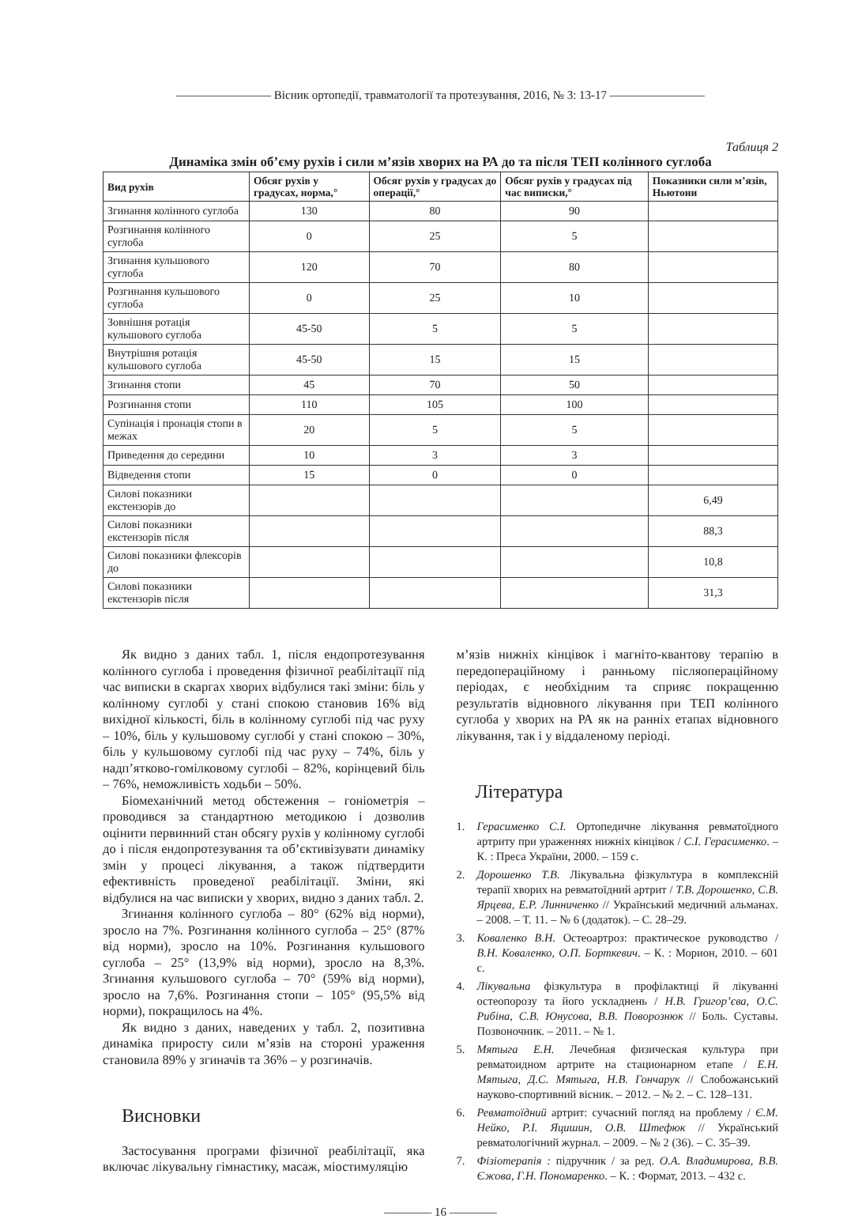———————— Вісник ортопедії, травматології та протезування, 2016, № 3: 13-17 ————————
Таблиця 2
Динаміка змін об’єму рухів і сили м’язів хворих на РА до та після ТЕП колінного суглоба
| Вид рухів | Обсяг рухів у градусах, норма,° | Обсяг рухів у градусах до операції,° | Обсяг рухів у градусах під час виписки,° | Показники сили м’язів, Ньютони |
| --- | --- | --- | --- | --- |
| Згинання колінного суглоба | 130 | 80 | 90 | |
| Розгинання колінного суглоба | 0 | 25 | 5 | |
| Згинання кульшового суглоба | 120 | 70 | 80 | |
| Розгинання кульшового суглоба | 0 | 25 | 10 | |
| Зовнішня ротація кульшового суглоба | 45-50 | 5 | 5 | |
| Внутрішня ротація кульшового суглоба | 45-50 | 15 | 15 | |
| Згинання стопи | 45 | 70 | 50 | |
| Розгинання стопи | 110 | 105 | 100 | |
| Супінація і пронація стопи в межах | 20 | 5 | 5 | |
| Приведення до середини | 10 | 3 | 3 | |
| Відведення стопи | 15 | 0 | 0 | |
| Силові показники екстензорів до | | | | 6,49 |
| Силові показники екстензорів після | | | | 88,3 |
| Силові показники флексорів до | | | | 10,8 |
| Силові показники екстензорів після | | | | 31,3 |
Як видно з даних табл. 1, після ендопротезування колінного суглоба і проведення фізичної реабілітації під час виписки в скаргах хворих відбулися такі зміни: біль у колінному суглобі у стані спокою становив 16% від вихідної кількості, біль в колінному суглобі під час руху – 10%, біль у кульшовому суглобі у стані спокою – 30%, біль у кульшовому суглобі під час руху – 74%, біль у надп’ятково-гомілковому суглобі – 82%, корінцевий біль – 76%, неможливість ходьби – 50%.
Біомеханічний метод обстеження – гоніометрія – проводився за стандартною методикою і дозволив оцінити первинний стан обсягу рухів у колінному суглобі до і після ендопротезування та об’єктивізувати динаміку змін у процесі лікування, а також підтвердити ефективність проведеної реабілітації. Зміни, які відбулися на час виписки у хворих, видно з даних табл. 2.
Згинання колінного суглоба – 80° (62% від норми), зросло на 7%. Розгинання колінного суглоба – 25° (87% від норми), зросло на 10%. Розгинання кульшового суглоба – 25° (13,9% від норми), зросло на 8,3%. Згинання кульшового суглоба – 70° (59% від норми), зросло на 7,6%. Розгинання стопи – 105° (95,5% від норми), покращилось на 4%.
Як видно з даних, наведених у табл. 2, позитивна динаміка приросту сили м’язів на стороні ураження становила 89% у згиначів та 36% – у розгиначів.
Висновки
Застосування програми фізичної реабілітації, яка включає лікувальну гімнастику, масаж, міостимуляцію
м’язів нижніх кінцівок і магніто-квантову терапію в передопераційному і ранньому післяопераційному періодах, є необхідним та сприяє покращенню результатів відновного лікування при ТЕП колінного суглоба у хворих на РА як на ранніх етапах відновного лікування, так і у віддаленому періоді.
Література
1. Герасименко С.І. Ортопедичне лікування ревматоїдного артриту при ураженнях нижніх кінцівок / С.І. Герасименко. – К. : Преса України, 2000. – 159 с.
2. Дорошенко Т.В. Лікувальна фізкультура в комплексній терапії хворих на ревматоїдний артрит / Т.В. Дорошенко, С.В. Ярцева, Е.Р. Линниченко // Український медичний альманах. – 2008. – Т. 11. – № 6 (додаток). – С. 28–29.
3. Коваленко В.Н. Остеоартроз: практическое руководство / В.Н. Коваленко, О.П. Борткевич. – К. : Морион, 2010. – 601 с.
4. Лікувальна фізкультура в профілактиці й лікуванні остеопорозу та його ускладнень / Н.В. Григор’єва, О.С. Рибіна, С.В. Юнусова, В.В. Поворознюк // Боль. Суставы. Позвоночник. – 2011. – № 1.
5. Мятыга Е.Н. Лечебная физическая культура при ревматоидном артрите на стационарном етапе / Е.Н. Мятыга, Д.С. Мятыга, Н.В. Гончарук // Слобожанський науково-спортивний вісник. – 2012. – № 2. – С. 128–131.
6. Ревматоїдний артрит: сучасний погляд на проблему / Є.М. Нейко, Р.І. Яцишин, О.В. Штефюк // Український ревматологічний журнал. – 2009. – № 2 (36). – С. 35–39.
7. Фізіотерапія : підручник / за ред. О.А. Владимирова, В.В. Єжова, Г.Н. Пономаренко. – К. : Формат, 2013. – 432 с.
———— 16 ————